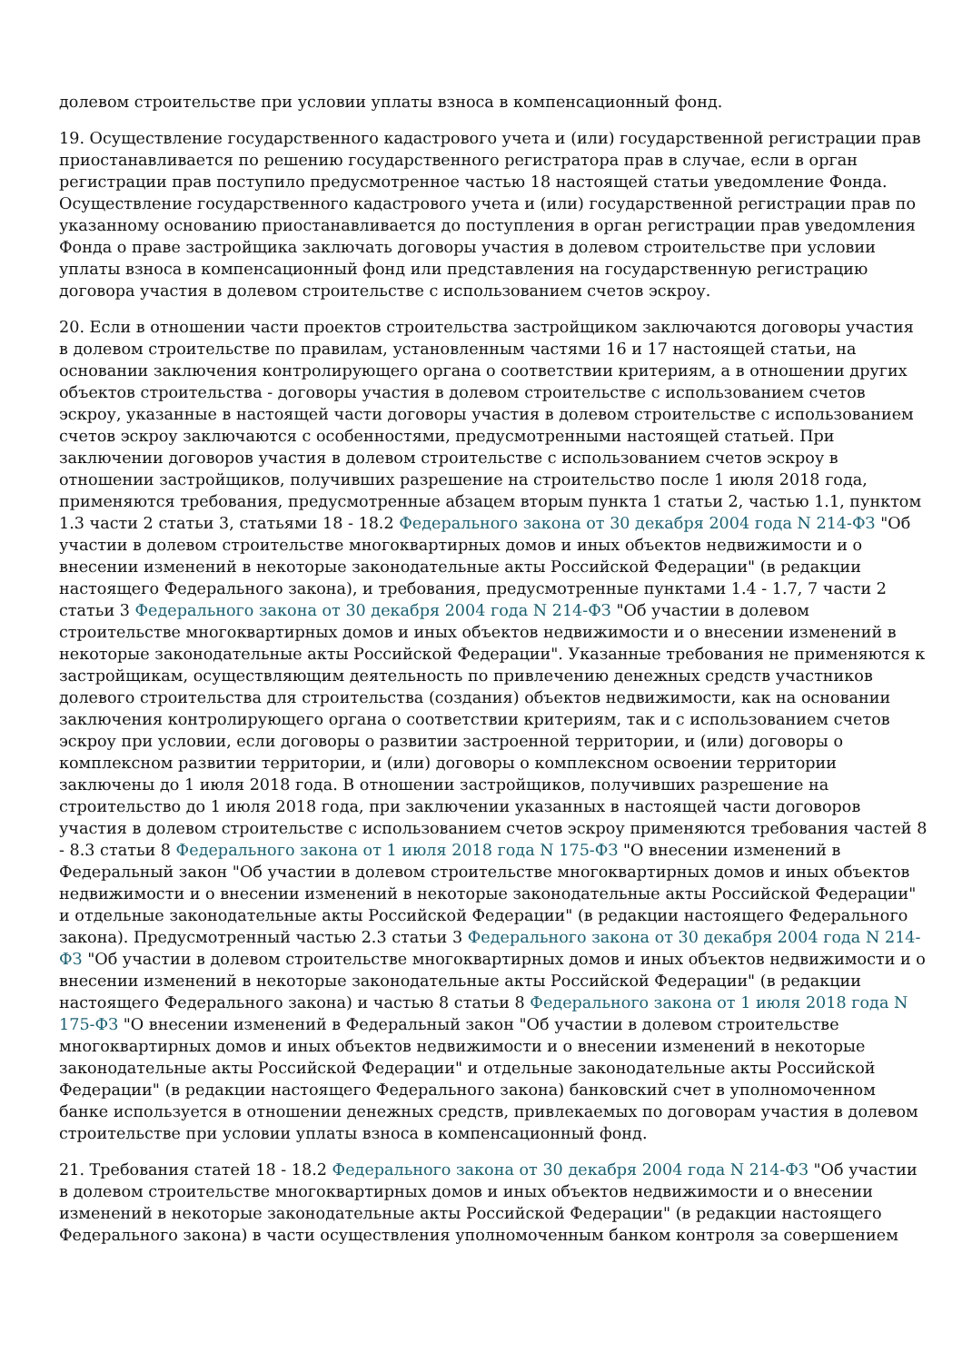долевом строительстве при условии уплаты взноса в компенсационный фонд.
19. Осуществление государственного кадастрового учета и (или) государственной регистрации прав приостанавливается по решению государственного регистратора прав в случае, если в орган регистрации прав поступило предусмотренное частью 18 настоящей статьи уведомление Фонда. Осуществление государственного кадастрового учета и (или) государственной регистрации прав по указанному основанию приостанавливается до поступления в орган регистрации прав уведомления Фонда о праве застройщика заключать договоры участия в долевом строительстве при условии уплаты взноса в компенсационный фонд или представления на государственную регистрацию договора участия в долевом строительстве с использованием счетов эскроу.
20. Если в отношении части проектов строительства застройщиком заключаются договоры участия в долевом строительстве по правилам, установленным частями 16 и 17 настоящей статьи, на основании заключения контролирующего органа о соответствии критериям, а в отношении других объектов строительства - договоры участия в долевом строительстве с использованием счетов эскроу, указанные в настоящей части договоры участия в долевом строительстве с использованием счетов эскроу заключаются с особенностями, предусмотренными настоящей статьей. При заключении договоров участия в долевом строительстве с использованием счетов эскроу в отношении застройщиков, получивших разрешение на строительство после 1 июля 2018 года, применяются требования, предусмотренные абзацем вторым пункта 1 статьи 2, частью 1.1, пунктом 1.3 части 2 статьи 3, статьями 18 - 18.2 Федерального закона от 30 декабря 2004 года N 214-ФЗ "Об участии в долевом строительстве многоквартирных домов и иных объектов недвижимости и о внесении изменений в некоторые законодательные акты Российской Федерации" (в редакции настоящего Федерального закона), и требования, предусмотренные пунктами 1.4 - 1.7, 7 части 2 статьи 3 Федерального закона от 30 декабря 2004 года N 214-ФЗ "Об участии в долевом строительстве многоквартирных домов и иных объектов недвижимости и о внесении изменений в некоторые законодательные акты Российской Федерации". Указанные требования не применяются к застройщикам, осуществляющим деятельность по привлечению денежных средств участников долевого строительства для строительства (создания) объектов недвижимости, как на основании заключения контролирующего органа о соответствии критериям, так и с использованием счетов эскроу при условии, если договоры о развитии застроенной территории, и (или) договоры о комплексном развитии территории, и (или) договоры о комплексном освоении территории заключены до 1 июля 2018 года. В отношении застройщиков, получивших разрешение на строительство до 1 июля 2018 года, при заключении указанных в настоящей части договоров участия в долевом строительстве с использованием счетов эскроу применяются требования частей 8 - 8.3 статьи 8 Федерального закона от 1 июля 2018 года N 175-ФЗ "О внесении изменений в Федеральный закон "Об участии в долевом строительстве многоквартирных домов и иных объектов недвижимости и о внесении изменений в некоторые законодательные акты Российской Федерации" и отдельные законодательные акты Российской Федерации" (в редакции настоящего Федерального закона). Предусмотренный частью 2.3 статьи 3 Федерального закона от 30 декабря 2004 года N 214-ФЗ "Об участии в долевом строительстве многоквартирных домов и иных объектов недвижимости и о внесении изменений в некоторые законодательные акты Российской Федерации" (в редакции настоящего Федерального закона) и частью 8 статьи 8 Федерального закона от 1 июля 2018 года N 175-ФЗ "О внесении изменений в Федеральный закон "Об участии в долевом строительстве многоквартирных домов и иных объектов недвижимости и о внесении изменений в некоторые законодательные акты Российской Федерации" и отдельные законодательные акты Российской Федерации" (в редакции настоящего Федерального закона) банковский счет в уполномоченном банке используется в отношении денежных средств, привлекаемых по договорам участия в долевом строительстве при условии уплаты взноса в компенсационный фонд.
21. Требования статей 18 - 18.2 Федерального закона от 30 декабря 2004 года N 214-ФЗ "Об участии в долевом строительстве многоквартирных домов и иных объектов недвижимости и о внесении изменений в некоторые законодательные акты Российской Федерации" (в редакции настоящего Федерального закона) в части осуществления уполномоченным банком контроля за совершением